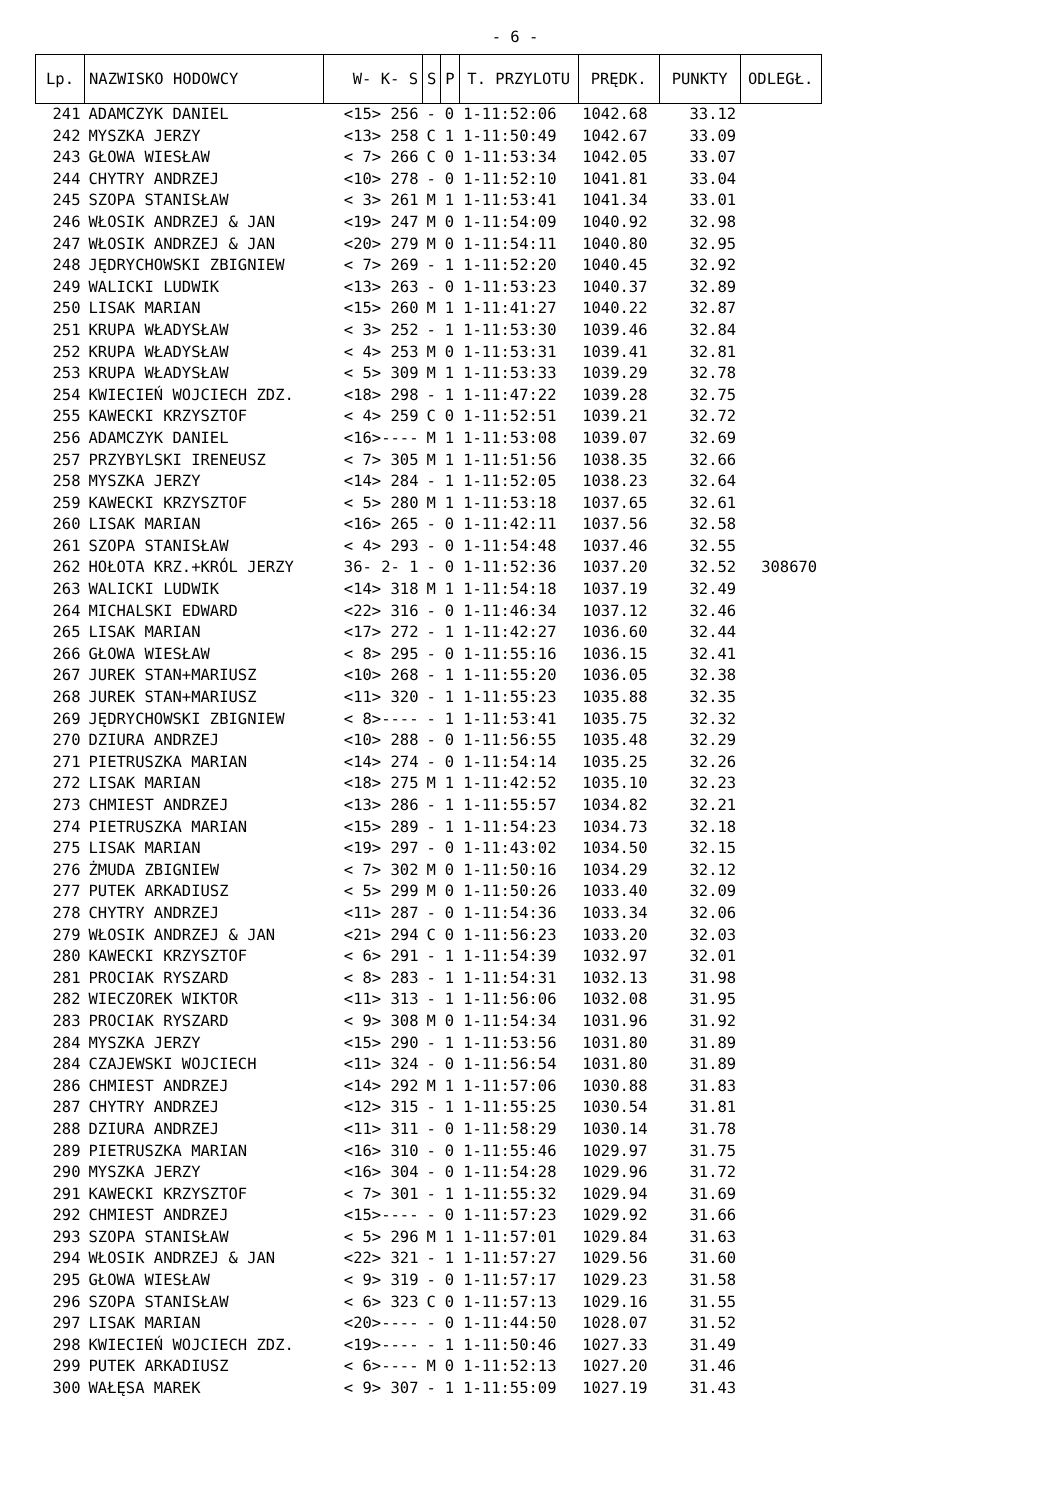- 6 -
| Lp. | NAZWISKO HODOWCY | W- K- S | S | P | T. PRZYLOTU | PRĘDK. | PUNKTY | ODLEGŁ. |
| --- | --- | --- | --- | --- | --- | --- | --- | --- |
| 241 | ADAMCZYK DANIEL | <15> 256 | - | 0 | 1-11:52:06 | 1042.68 | 33.12 | |
| 242 | MYSZKA JERZY | <13> 258 | C | 1 | 1-11:50:49 | 1042.67 | 33.09 | |
| 243 | GŁOWA WIESŁAW | < 7> 266 | C | 0 | 1-11:53:34 | 1042.05 | 33.07 | |
| 244 | CHYTRY ANDRZEJ | <10> 278 | - | 0 | 1-11:52:10 | 1041.81 | 33.04 | |
| 245 | SZOPA STANISŁAW | < 3> 261 | M | 1 | 1-11:53:41 | 1041.34 | 33.01 | |
| 246 | WŁOSIK ANDRZEJ & JAN | <19> 247 | M | 0 | 1-11:54:09 | 1040.92 | 32.98 | |
| 247 | WŁOSIK ANDRZEJ & JAN | <20> 279 | M | 0 | 1-11:54:11 | 1040.80 | 32.95 | |
| 248 | JĘDRYCHOWSKI ZBIGNIEW | < 7> 269 | - | 1 | 1-11:52:20 | 1040.45 | 32.92 | |
| 249 | WALICKI LUDWIK | <13> 263 | - | 0 | 1-11:53:23 | 1040.37 | 32.89 | |
| 250 | LISAK MARIAN | <15> 260 | M | 1 | 1-11:41:27 | 1040.22 | 32.87 | |
| 251 | KRUPA WŁADYSŁAW | < 3> 252 | - | 1 | 1-11:53:30 | 1039.46 | 32.84 | |
| 252 | KRUPA WŁADYSŁAW | < 4> 253 | M | 0 | 1-11:53:31 | 1039.41 | 32.81 | |
| 253 | KRUPA WŁADYSŁAW | < 5> 309 | M | 1 | 1-11:53:33 | 1039.29 | 32.78 | |
| 254 | KWIECIEŃ WOJCIECH ZDZ. | <18> 298 | - | 1 | 1-11:47:22 | 1039.28 | 32.75 | |
| 255 | KAWECKI KRZYSZTOF | < 4> 259 | C | 0 | 1-11:52:51 | 1039.21 | 32.72 | |
| 256 | ADAMCZYK DANIEL | <16>---- | M | 1 | 1-11:53:08 | 1039.07 | 32.69 | |
| 257 | PRZYBYLSKI IRENEUSZ | < 7> 305 | M | 1 | 1-11:51:56 | 1038.35 | 32.66 | |
| 258 | MYSZKA JERZY | <14> 284 | - | 1 | 1-11:52:05 | 1038.23 | 32.64 | |
| 259 | KAWECKI KRZYSZTOF | < 5> 280 | M | 1 | 1-11:53:18 | 1037.65 | 32.61 | |
| 260 | LISAK MARIAN | <16> 265 | - | 0 | 1-11:42:11 | 1037.56 | 32.58 | |
| 261 | SZOPA STANISŁAW | < 4> 293 | - | 0 | 1-11:54:48 | 1037.46 | 32.55 | |
| 262 | HOŁOTA KRZ.+KRÓL JERZY | 36- 2- 1 | - | 0 | 1-11:52:36 | 1037.20 | 32.52 | 308670 |
| 263 | WALICKI LUDWIK | <14> 318 | M | 1 | 1-11:54:18 | 1037.19 | 32.49 | |
| 264 | MICHALSKI EDWARD | <22> 316 | - | 0 | 1-11:46:34 | 1037.12 | 32.46 | |
| 265 | LISAK MARIAN | <17> 272 | - | 1 | 1-11:42:27 | 1036.60 | 32.44 | |
| 266 | GŁOWA WIESŁAW | < 8> 295 | - | 0 | 1-11:55:16 | 1036.15 | 32.41 | |
| 267 | JUREK STAN+MARIUSZ | <10> 268 | - | 1 | 1-11:55:20 | 1036.05 | 32.38 | |
| 268 | JUREK STAN+MARIUSZ | <11> 320 | - | 1 | 1-11:55:23 | 1035.88 | 32.35 | |
| 269 | JĘDRYCHOWSKI ZBIGNIEW | < 8>---- | - | 1 | 1-11:53:41 | 1035.75 | 32.32 | |
| 270 | DZIURA ANDRZEJ | <10> 288 | - | 0 | 1-11:56:55 | 1035.48 | 32.29 | |
| 271 | PIETRUSZKA MARIAN | <14> 274 | - | 0 | 1-11:54:14 | 1035.25 | 32.26 | |
| 272 | LISAK MARIAN | <18> 275 | M | 1 | 1-11:42:52 | 1035.10 | 32.23 | |
| 273 | CHMIEST ANDRZEJ | <13> 286 | - | 1 | 1-11:55:57 | 1034.82 | 32.21 | |
| 274 | PIETRUSZKA MARIAN | <15> 289 | - | 1 | 1-11:54:23 | 1034.73 | 32.18 | |
| 275 | LISAK MARIAN | <19> 297 | - | 0 | 1-11:43:02 | 1034.50 | 32.15 | |
| 276 | ŻMUDA ZBIGNIEW | < 7> 302 | M | 0 | 1-11:50:16 | 1034.29 | 32.12 | |
| 277 | PUTEK ARKADIUSZ | < 5> 299 | M | 0 | 1-11:50:26 | 1033.40 | 32.09 | |
| 278 | CHYTRY ANDRZEJ | <11> 287 | - | 0 | 1-11:54:36 | 1033.34 | 32.06 | |
| 279 | WŁOSIK ANDRZEJ & JAN | <21> 294 | C | 0 | 1-11:56:23 | 1033.20 | 32.03 | |
| 280 | KAWECKI KRZYSZTOF | < 6> 291 | - | 1 | 1-11:54:39 | 1032.97 | 32.01 | |
| 281 | PROCIAK RYSZARD | < 8> 283 | - | 1 | 1-11:54:31 | 1032.13 | 31.98 | |
| 282 | WIECZOREK WIKTOR | <11> 313 | - | 1 | 1-11:56:06 | 1032.08 | 31.95 | |
| 283 | PROCIAK RYSZARD | < 9> 308 | M | 0 | 1-11:54:34 | 1031.96 | 31.92 | |
| 284 | MYSZKA JERZY | <15> 290 | - | 1 | 1-11:53:56 | 1031.80 | 31.89 | |
| 284 | CZAJEWSKI WOJCIECH | <11> 324 | - | 0 | 1-11:56:54 | 1031.80 | 31.89 | |
| 286 | CHMIEST ANDRZEJ | <14> 292 | M | 1 | 1-11:57:06 | 1030.88 | 31.83 | |
| 287 | CHYTRY ANDRZEJ | <12> 315 | - | 1 | 1-11:55:25 | 1030.54 | 31.81 | |
| 288 | DZIURA ANDRZEJ | <11> 311 | - | 0 | 1-11:58:29 | 1030.14 | 31.78 | |
| 289 | PIETRUSZKA MARIAN | <16> 310 | - | 0 | 1-11:55:46 | 1029.97 | 31.75 | |
| 290 | MYSZKA JERZY | <16> 304 | - | 0 | 1-11:54:28 | 1029.96 | 31.72 | |
| 291 | KAWECKI KRZYSZTOF | < 7> 301 | - | 1 | 1-11:55:32 | 1029.94 | 31.69 | |
| 292 | CHMIEST ANDRZEJ | <15>---- | - | 0 | 1-11:57:23 | 1029.92 | 31.66 | |
| 293 | SZOPA STANISŁAW | < 5> 296 | M | 1 | 1-11:57:01 | 1029.84 | 31.63 | |
| 294 | WŁOSIK ANDRZEJ & JAN | <22> 321 | - | 1 | 1-11:57:27 | 1029.56 | 31.60 | |
| 295 | GŁOWA WIESŁAW | < 9> 319 | - | 0 | 1-11:57:17 | 1029.23 | 31.58 | |
| 296 | SZOPA STANISŁAW | < 6> 323 | C | 0 | 1-11:57:13 | 1029.16 | 31.55 | |
| 297 | LISAK MARIAN | <20>---- | - | 0 | 1-11:44:50 | 1028.07 | 31.52 | |
| 298 | KWIECIEŃ WOJCIECH ZDZ. | <19>---- | - | 1 | 1-11:50:46 | 1027.33 | 31.49 | |
| 299 | PUTEK ARKADIUSZ | < 6>---- | M | 0 | 1-11:52:13 | 1027.20 | 31.46 | |
| 300 | WAŁĘSA MAREK | < 9> 307 | - | 1 | 1-11:55:09 | 1027.19 | 31.43 | |